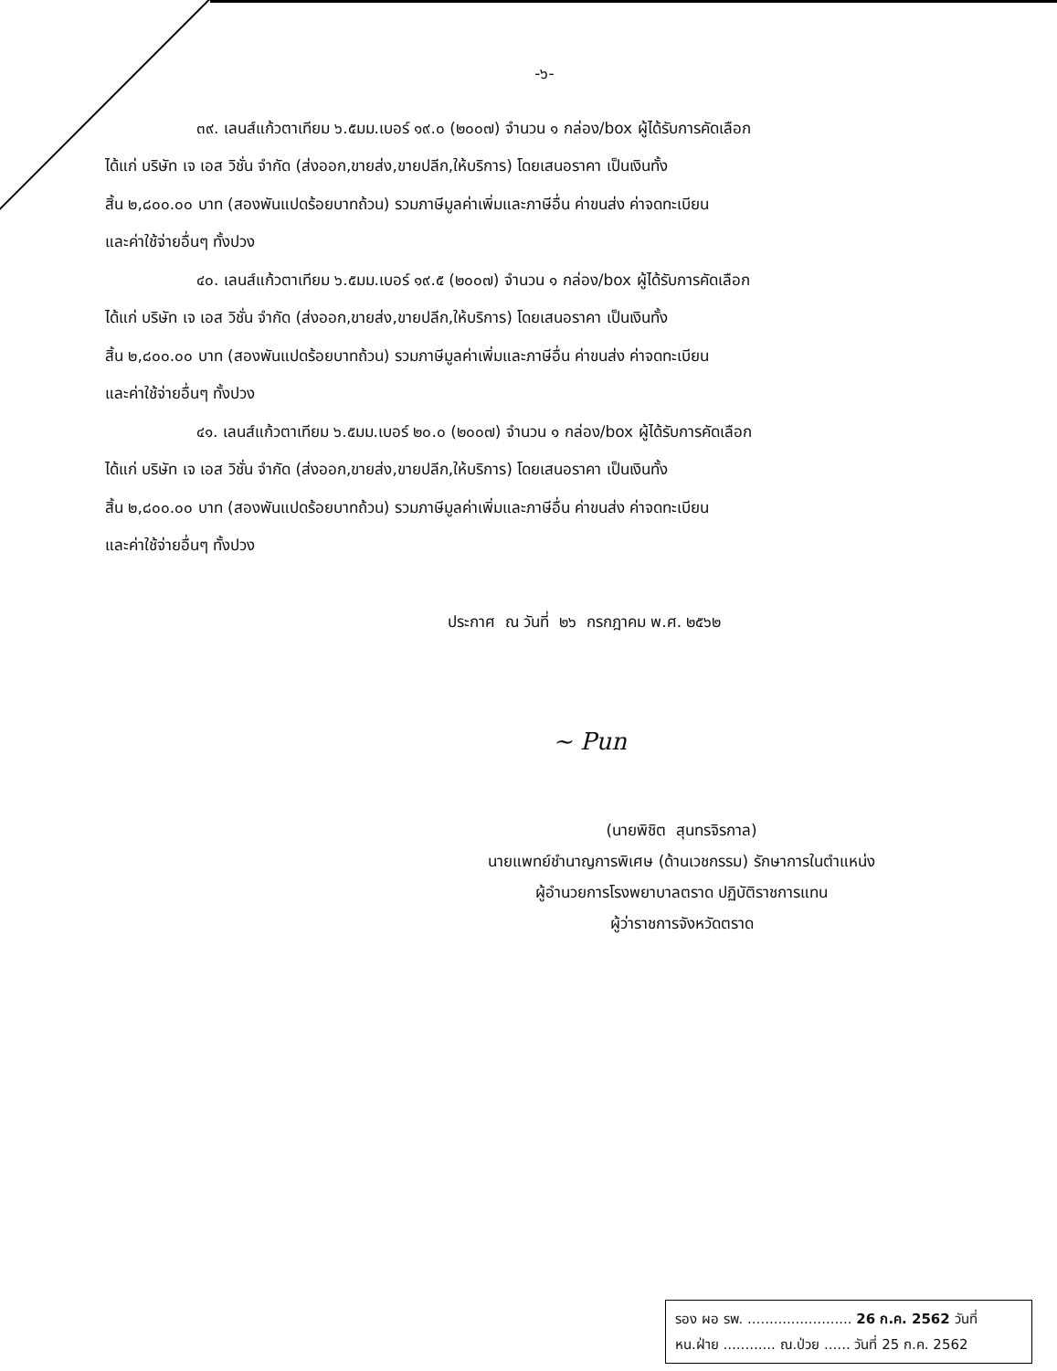-๖-
๓๙. เลนส์แก้วตาเทียม ๖.๕มม.เบอร์ ๑๙.๐ (๒๐๐๗) จำนวน ๑ กล่อง/box ผู้ได้รับการคัดเลือก
ได้แก่ บริษัท เจ เอส วิชั่น จำกัด (ส่งออก,ขายส่ง,ขายปลีก,ให้บริการ) โดยเสนอราคา เป็นเงินทั้ง
สิ้น ๒,๘๐๐.๐๐ บาท (สองพันแปดร้อยบาทถ้วน) รวมภาษีมูลค่าเพิ่มและภาษีอื่น ค่าขนส่ง ค่าจดทะเบียน
และค่าใช้จ่ายอื่นๆ ทั้งปวง
๔๐. เลนส์แก้วตาเทียม ๖.๕มม.เบอร์ ๑๙.๕ (๒๐๐๗) จำนวน ๑ กล่อง/box ผู้ได้รับการคัดเลือก
ได้แก่ บริษัท เจ เอส วิชั่น จำกัด (ส่งออก,ขายส่ง,ขายปลีก,ให้บริการ) โดยเสนอราคา เป็นเงินทั้ง
สิ้น ๒,๘๐๐.๐๐ บาท (สองพันแปดร้อยบาทถ้วน) รวมภาษีมูลค่าเพิ่มและภาษีอื่น ค่าขนส่ง ค่าจดทะเบียน
และค่าใช้จ่ายอื่นๆ ทั้งปวง
๔๑. เลนส์แก้วตาเทียม ๖.๕มม.เบอร์ ๒๐.๐ (๒๐๐๗) จำนวน ๑ กล่อง/box ผู้ได้รับการคัดเลือก
ได้แก่ บริษัท เจ เอส วิชั่น จำกัด (ส่งออก,ขายส่ง,ขายปลีก,ให้บริการ) โดยเสนอราคา เป็นเงินทั้ง
สิ้น ๒,๘๐๐.๐๐ บาท (สองพันแปดร้อยบาทถ้วน) รวมภาษีมูลค่าเพิ่มและภาษีอื่น ค่าขนส่ง ค่าจดทะเบียน
และค่าใช้จ่ายอื่นๆ ทั้งปวง
ประกาศ ณ วันที่ ๒๖ กรกฎาคม พ.ศ. ๒๕๖๒
~ Pun
(นายพิชิต สุนทรจิรกาล)
นายแพทย์ชำนาญการพิเศษ (ด้านเวชกรรม) รักษาการในตำแหน่ง
ผู้อำนวยการโรงพยาบาลตราด ปฏิบัติราชการแทน
ผู้ว่าราชการจังหวัดตราด
รอง ผอ รพ. ........................ 26 ก.ค. 2562 วันที่
หน.ฝ่าย ............ ณ.ป่วย ...... วันที่ 25 ก.ค. 2562